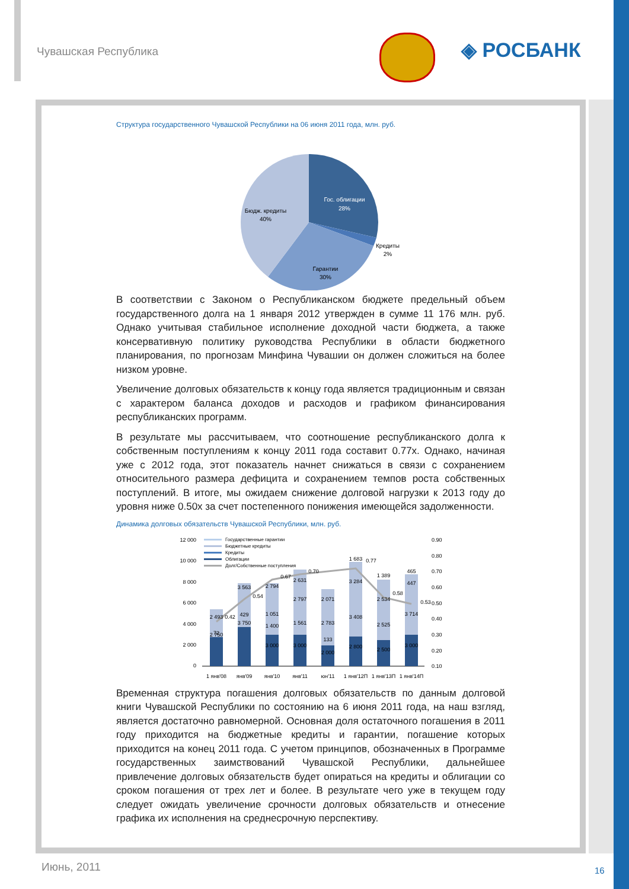Чувашская Республика ◈ РОСБАНК
Структура государственного Чувашской Республики на 06 июня 2011 года, млн. руб.
Гос. облигации
28%
Кредиты
2%
Гарантии
30%
Бюдж. кредиты
40%
В соответствии с Законом о Республиканском бюджете предельный объем государственного долга на 1 января 2012 утвержден в сумме 11 176 млн. руб. Однако учитывая стабильное исполнение доходной части бюджета, а также консервативную политику руководства Республики в области бюджетного планирования, по прогнозам Минфина Чувашии он должен сложиться на более низком уровне.
Увеличение долговых обязательств к концу года является традиционным и связан с характером баланса доходов и расходов и графиком финансирования республиканских программ.
В результате мы рассчитываем, что соотношение республиканского долга к собственным поступлениям к концу 2011 года составит 0.77х. Однако, начиная уже с 2012 года, этот показатель начнет снижаться в связи с сохранением относительного размера дефицита и сохранением темпов роста собственных поступлений. В итоге, мы ожидаем снижение долговой нагрузки к 2013 году до уровня ниже 0.50х за счет постепенного понижения имеющейся задолженности.
Динамика долговых обязательств Чувашской Республики, млн. руб.
12 000
10 000
8 000
6 000
4 000
2 000
0
0.90
0.80
0.70
0.60
0.50
0.40
0.30
0.20
0.10
Государственные гарантии
Бюджетные кредиты
Кредиты
Облигации
Долг/Собственные поступления
1 янв'08
янв'09
янв'10
янв'11
юн'11
1 янв'12П
1 янв'13П
1 янв'14П
0.42
0.54
0.67
0.70
0.77
0.58
0.53
2 750
2 493
72
3 563
3 750
429
2 794
1 051
1 400
3 000
2 631
2 797
1 561
3 000
2 071
2 783
133
2 000
1 683
3 284
3 408
2 800
1 389
2 534
2 525
2 500
465
447
3 714
3 000
Временная структура погашения долговых обязательств по данным долговой книги Чувашской Республики по состоянию на 6 июня 2011 года, на наш взгляд, является достаточно равномерной. Основная доля остаточного погашения в 2011 году приходится на бюджетные кредиты и гарантии, погашение которых приходится на конец 2011 года. С учетом принципов, обозначенных в Программе государственных заимствований Чувашской Республики, дальнейшее привлечение долговых обязательств будет опираться на кредиты и облигации со сроком погашения от трех лет и более. В результате чего уже в текущем году следует ожидать увеличение срочности долговых обязательств и отнесение графика их исполнения на среднесрочную перспективу.
Июнь, 2011 16